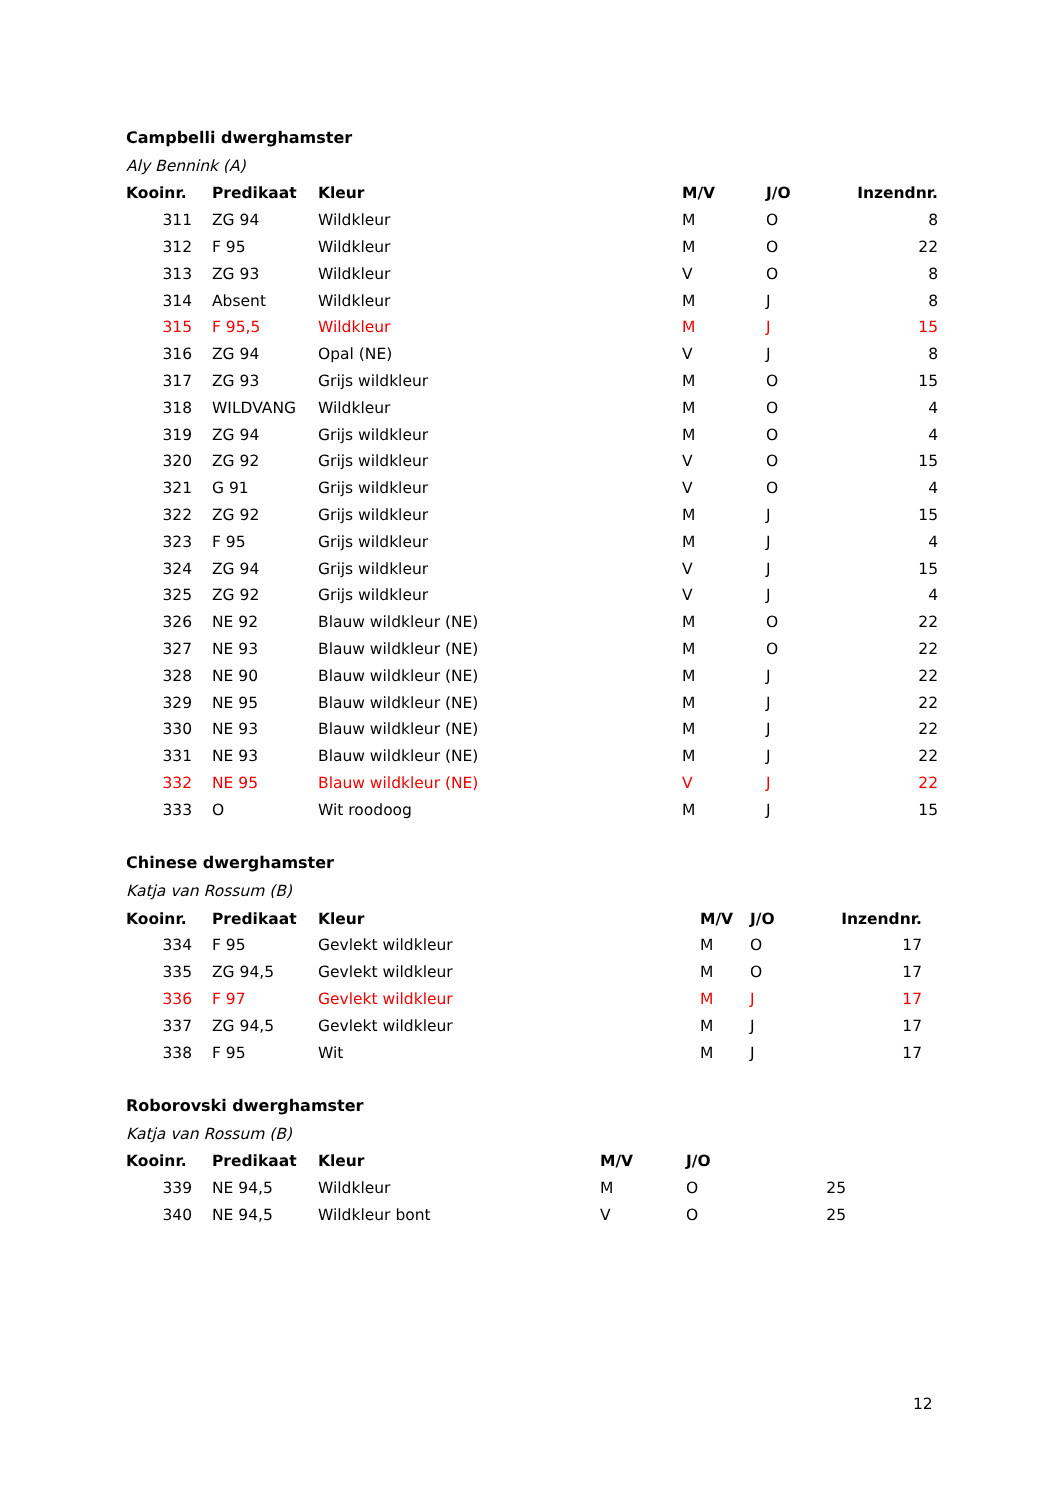Campbelli dwerghamster
Aly Bennink (A)
| Kooinr. | Predikaat | Kleur | M/V | J/O | Inzendnr. |
| --- | --- | --- | --- | --- | --- |
| 311 | ZG 94 | Wildkleur | M | O | 8 |
| 312 | F 95 | Wildkleur | M | O | 22 |
| 313 | ZG 93 | Wildkleur | V | O | 8 |
| 314 | Absent | Wildkleur | M | J | 8 |
| 315 | F 95,5 | Wildkleur | M | J | 15 |
| 316 | ZG 94 | Opal (NE) | V | J | 8 |
| 317 | ZG 93 | Grijs wildkleur | M | O | 15 |
| 318 | WILDVANG | Wildkleur | M | O | 4 |
| 319 | ZG 94 | Grijs wildkleur | M | O | 4 |
| 320 | ZG 92 | Grijs wildkleur | V | O | 15 |
| 321 | G 91 | Grijs wildkleur | V | O | 4 |
| 322 | ZG 92 | Grijs wildkleur | M | J | 15 |
| 323 | F 95 | Grijs wildkleur | M | J | 4 |
| 324 | ZG 94 | Grijs wildkleur | V | J | 15 |
| 325 | ZG 92 | Grijs wildkleur | V | J | 4 |
| 326 | NE 92 | Blauw wildkleur (NE) | M | O | 22 |
| 327 | NE 93 | Blauw wildkleur (NE) | M | O | 22 |
| 328 | NE 90 | Blauw wildkleur (NE) | M | J | 22 |
| 329 | NE 95 | Blauw wildkleur (NE) | M | J | 22 |
| 330 | NE 93 | Blauw wildkleur (NE) | M | J | 22 |
| 331 | NE 93 | Blauw wildkleur (NE) | M | J | 22 |
| 332 | NE 95 | Blauw wildkleur (NE) | V | J | 22 |
| 333 | O | Wit roodoog | M | J | 15 |
Chinese dwerghamster
Katja van Rossum (B)
| Kooinr. | Predikaat | Kleur | M/V | J/O | Inzendnr. |
| --- | --- | --- | --- | --- | --- |
| 334 | F 95 | Gevlekt wildkleur | M | O | 17 |
| 335 | ZG 94,5 | Gevlekt wildkleur | M | O | 17 |
| 336 | F 97 | Gevlekt wildkleur | M | J | 17 |
| 337 | ZG 94,5 | Gevlekt wildkleur | M | J | 17 |
| 338 | F 95 | Wit | M | J | 17 |
Roborovski dwerghamster
Katja van Rossum (B)
| Kooinr. | Predikaat | Kleur | M/V | J/O | |
| --- | --- | --- | --- | --- | --- |
| 339 | NE 94,5 | Wildkleur | M | O | 25 |
| 340 | NE 94,5 | Wildkleur bont | V | O | 25 |
12